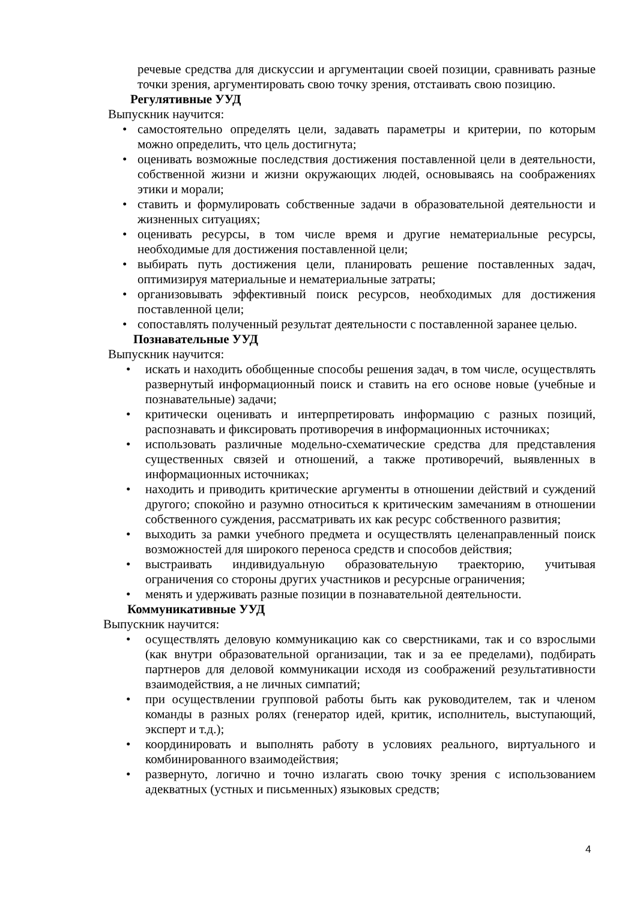речевые средства для дискуссии и аргументации своей позиции, сравнивать разные точки зрения, аргументировать свою точку зрения, отстаивать свою позицию.
Регулятивные УУД
Выпускник научится:
• самостоятельно определять цели, задавать параметры и критерии, по которым можно определить, что цель достигнута;
• оценивать возможные последствия достижения поставленной цели в деятельности, собственной жизни и жизни окружающих людей, основываясь на соображениях этики и морали;
• ставить и формулировать собственные задачи в образовательной деятельности и жизненных ситуациях;
• оценивать ресурсы, в том числе время и другие нематериальные ресурсы, необходимые для достижения поставленной цели;
• выбирать путь достижения цели, планировать решение поставленных задач, оптимизируя материальные и нематериальные затраты;
• организовывать эффективный поиск ресурсов, необходимых для достижения поставленной цели;
• сопоставлять полученный результат деятельности с поставленной заранее целью.
Познавательные УУД
Выпускник научится:
• искать и находить обобщенные способы решения задач, в том числе, осуществлять развернутый информационный поиск и ставить на его основе новые (учебные и познавательные) задачи;
• критически оценивать и интерпретировать информацию с разных позиций, распознавать и фиксировать противоречия в информационных источниках;
• использовать различные модельно-схематические средства для представления существенных связей и отношений, а также противоречий, выявленных в информационных источниках;
• находить и приводить критические аргументы в отношении действий и суждений другого; спокойно и разумно относиться к критическим замечаниям в отношении собственного суждения, рассматривать их как ресурс собственного развития;
• выходить за рамки учебного предмета и осуществлять целенаправленный поиск возможностей для широкого переноса средств и способов действия;
• выстраивать индивидуальную образовательную траекторию, учитывая ограничения со стороны других участников и ресурсные ограничения;
• менять и удерживать разные позиции в познавательной деятельности.
Коммуникативные УУД
Выпускник научится:
• осуществлять деловую коммуникацию как со сверстниками, так и со взрослыми (как внутри образовательной организации, так и за ее пределами), подбирать партнеров для деловой коммуникации исходя из соображений результативности взаимодействия, а не личных симпатий;
• при осуществлении групповой работы быть как руководителем, так и членом команды в разных ролях (генератор идей, критик, исполнитель, выступающий, эксперт и т.д.);
• координировать и выполнять работу в условиях реального, виртуального и комбинированного взаимодействия;
• развернуто, логично и точно излагать свою точку зрения с использованием адекватных (устных и письменных) языковых средств;
4